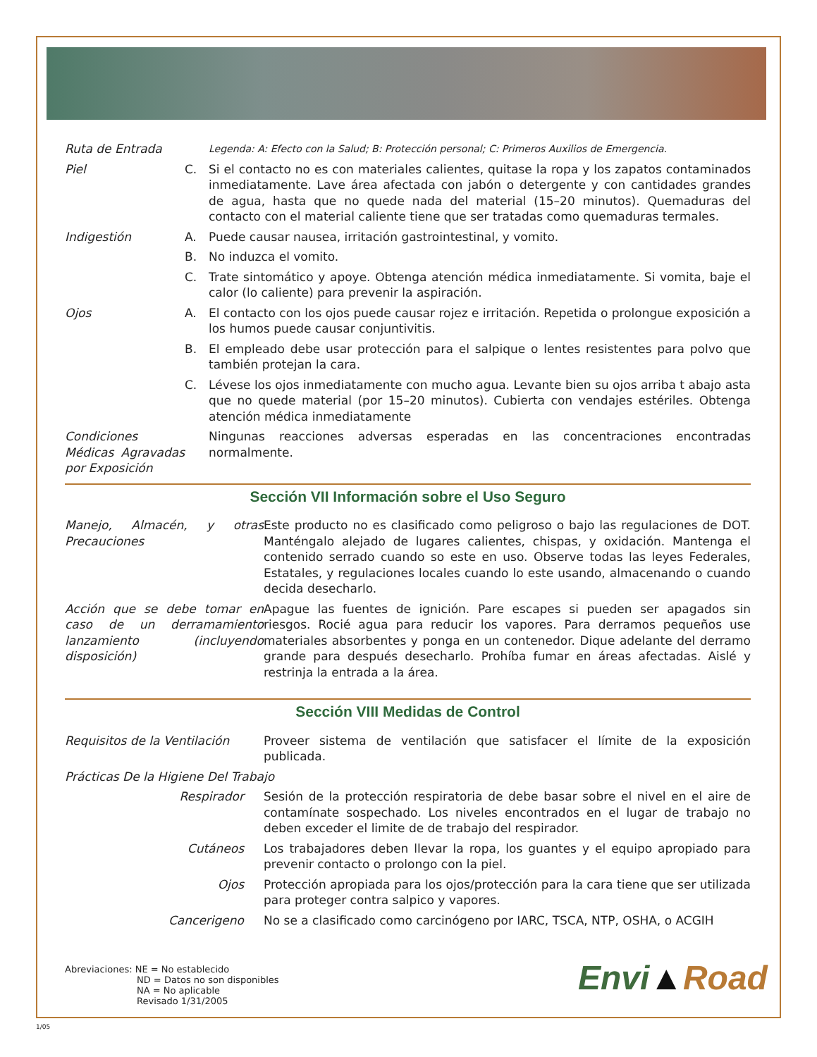| Ruta de Entrada | | Legenda: A: Efecto con la Salud; B: Protección personal; C: Primeros Auxilios de Emergencia. |
| Piel | C. | Si el contacto no es con materiales calientes, quitase la ropa y los zapatos contaminados inmediatamente. Lave área afectada con jabón o detergente y con cantidades grandes de agua, hasta que no quede nada del material (15–20 minutos). Quemaduras del contacto con el material caliente tiene que ser tratadas como quemaduras termales. |
| Indigestión | A. | Puede causar nausea, irritación gastrointestinal, y vomito. |
| | B. | No induzca el vomito. |
| | C. | Trate sintomático y apoye. Obtenga atención médica inmediatamente. Si vomita, baje el calor (lo caliente) para prevenir la aspiración. |
| Ojos | A. | El contacto con los ojos puede causar rojez e irritación. Repetida o prolongue exposición a los humos puede causar conjuntivitis. |
| | B. | El empleado debe usar protección para el salpique o lentes resistentes para polvo que también protejan la cara. |
| | C. | Lévese los ojos inmediatamente con mucho agua. Levante bien su ojos arriba t abajo asta que no quede material (por 15–20 minutos). Cubierta con vendajes estériles. Obtenga atención médica inmediatamente |
| Condiciones Médicas Agravadas por Exposición | | Ningunas reacciones adversas esperadas en las concentraciones encontradas normalmente. |
Sección VII Información sobre el Uso Seguro
| Manejo, Almacén, y otras Precauciones | Este producto no es clasificado como peligroso o bajo las regulaciones de DOT. Manténgalo alejado de lugares calientes, chispas, y oxidación. Mantenga el contenido serrado cuando so este en uso. Observe todas las leyes Federales, Estatales, y regulaciones locales cuando lo este usando, almacenando o cuando decida desecharlo. |
| Acción que se debe tomar en caso de un derramamiento lanzamiento (incluyendo disposición) | Apague las fuentes de ignición. Pare escapes si pueden ser apagados sin riesgos. Rocié agua para reducir los vapores. Para derramos pequeños use materiales absorbentes y ponga en un contenedor. Dique adelante del derramo grande para después desecharlo. Prohíba fumar en áreas afectadas. Aislé y restrinja la entrada a la área. |
Sección VIII Medidas de Control
| Requisitos de la Ventilación | Proveer sistema de ventilación que satisfacer el límite de la exposición publicada. |
| Prácticas De la Higiene Del Trabajo | |
| Respirador | Sesión de la protección respiratoria de debe basar sobre el nivel en el aire de contamínate sospechado. Los niveles encontrados en el lugar de trabajo no deben exceder el limite de de trabajo del respirador. |
| Cutáneos | Los trabajadores deben llevar la ropa, los guantes y el equipo apropiado para prevenir contacto o prolongo con la piel. |
| Ojos | Protección apropiada para los ojos/protección para la cara tiene que ser utilizada para proteger contra salpico y vapores. |
| Cancerigeno | No se a clasificado como carcinógeno por IARC, TSCA, NTP, OSHA, o ACGIH |
Abreviaciones: NE = No establecido
ND = Datos no son disponibles
NA = No aplicable
Revisado 1/31/2005
Envi▲Road
1/05